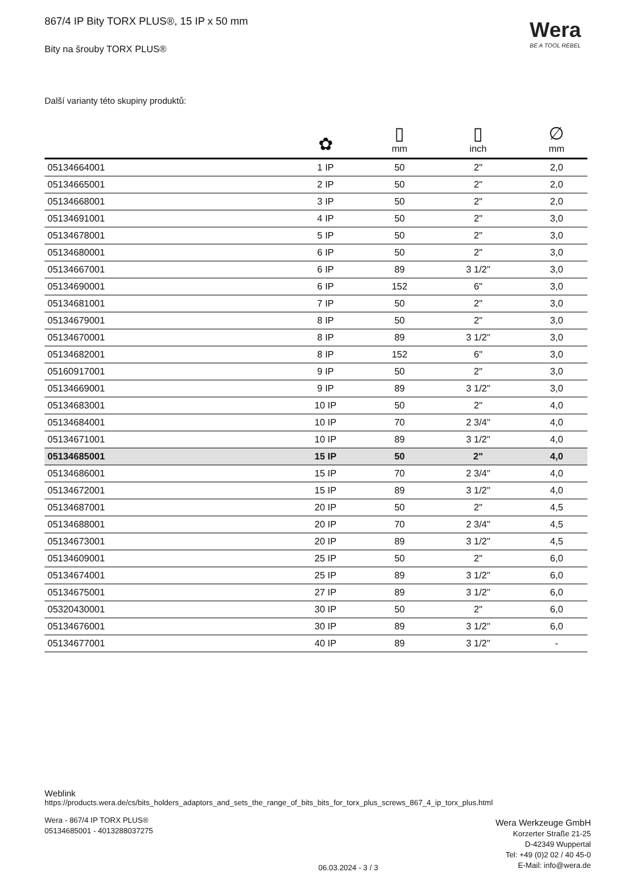Wera
BE A TOOL REBEL
867/4 IP Bity TORX PLUS®, 15 IP x 50 mm
Bity na šrouby TORX PLUS®
Další varianty této skupiny produktů:
| | ✿ | ▯ mm | ▯ inch | ∅ mm |
| --- | --- | --- | --- | --- |
| 05134664001 | 1 IP | 50 | 2" | 2,0 |
| 05134665001 | 2 IP | 50 | 2" | 2,0 |
| 05134668001 | 3 IP | 50 | 2" | 2,0 |
| 05134691001 | 4 IP | 50 | 2" | 3,0 |
| 05134678001 | 5 IP | 50 | 2" | 3,0 |
| 05134680001 | 6 IP | 50 | 2" | 3,0 |
| 05134667001 | 6 IP | 89 | 3 1/2" | 3,0 |
| 05134690001 | 6 IP | 152 | 6" | 3,0 |
| 05134681001 | 7 IP | 50 | 2" | 3,0 |
| 05134679001 | 8 IP | 50 | 2" | 3,0 |
| 05134670001 | 8 IP | 89 | 3 1/2" | 3,0 |
| 05134682001 | 8 IP | 152 | 6" | 3,0 |
| 05160917001 | 9 IP | 50 | 2" | 3,0 |
| 05134669001 | 9 IP | 89 | 3 1/2" | 3,0 |
| 05134683001 | 10 IP | 50 | 2" | 4,0 |
| 05134684001 | 10 IP | 70 | 2 3/4" | 4,0 |
| 05134671001 | 10 IP | 89 | 3 1/2" | 4,0 |
| 05134685001 | 15 IP | 50 | 2" | 4,0 |
| 05134686001 | 15 IP | 70 | 2 3/4" | 4,0 |
| 05134672001 | 15 IP | 89 | 3 1/2" | 4,0 |
| 05134687001 | 20 IP | 50 | 2" | 4,5 |
| 05134688001 | 20 IP | 70 | 2 3/4" | 4,5 |
| 05134673001 | 20 IP | 89 | 3 1/2" | 4,5 |
| 05134609001 | 25 IP | 50 | 2" | 6,0 |
| 05134674001 | 25 IP | 89 | 3 1/2" | 6,0 |
| 05134675001 | 27 IP | 89 | 3 1/2" | 6,0 |
| 05320430001 | 30 IP | 50 | 2" | 6,0 |
| 05134676001 | 30 IP | 89 | 3 1/2" | 6,0 |
| 05134677001 | 40 IP | 89 | 3 1/2" | - |
Weblink
https://products.wera.de/cs/bits_holders_adaptors_and_sets_the_range_of_bits_bits_for_torx_plus_screws_867_4_ip_torx_plus.html
Wera - 867/4 IP TORX PLUS®
05134685001 - 4013288037275
Wera Werkzeuge GmbH
Korzerter Straße 21-25
D-42349 Wuppertal
Tel: +49 (0)2 02 / 40 45-0
E-Mail: info@wera.de
06.03.2024 - 3 / 3